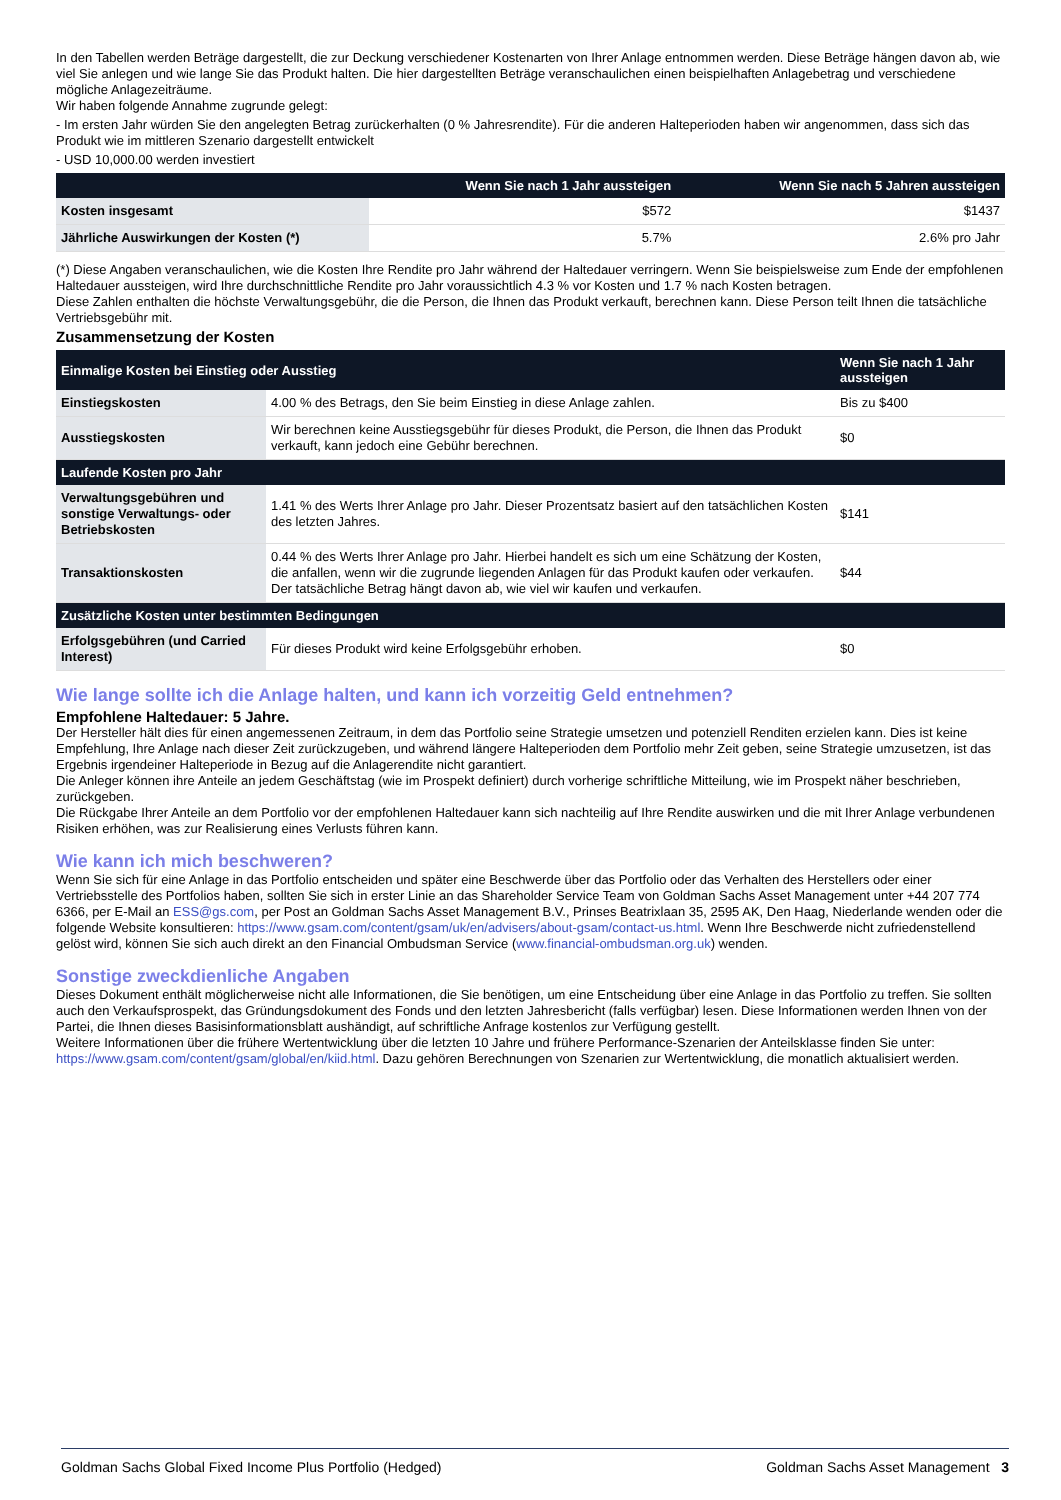In den Tabellen werden Beträge dargestellt, die zur Deckung verschiedener Kostenarten von Ihrer Anlage entnommen werden. Diese Beträge hängen davon ab, wie viel Sie anlegen und wie lange Sie das Produkt halten. Die hier dargestellten Beträge veranschaulichen einen beispielhaften Anlagebetrag und verschiedene mögliche Anlagezeiträume.
Wir haben folgende Annahme zugrunde gelegt:
- Im ersten Jahr würden Sie den angelegten Betrag zurückerhalten (0 % Jahresrendite). Für die anderen Halteperioden haben wir angenommen, dass sich das Produkt wie im mittleren Szenario dargestellt entwickelt
- USD 10,000.00 werden investiert
| | Wenn Sie nach 1 Jahr aussteigen | Wenn Sie nach 5 Jahren aussteigen |
| --- | --- | --- |
| Kosten insgesamt | $572 | $1437 |
| Jährliche Auswirkungen der Kosten (*) | 5.7% | 2.6% pro Jahr |
(*) Diese Angaben veranschaulichen, wie die Kosten Ihre Rendite pro Jahr während der Haltedauer verringern. Wenn Sie beispielsweise zum Ende der empfohlenen Haltedauer aussteigen, wird Ihre durchschnittliche Rendite pro Jahr voraussichtlich 4.3 % vor Kosten und 1.7 % nach Kosten betragen.
Diese Zahlen enthalten die höchste Verwaltungsgebühr, die die Person, die Ihnen das Produkt verkauft, berechnen kann. Diese Person teilt Ihnen die tatsächliche Vertriebsgebühr mit.
Zusammensetzung der Kosten
| Einmalige Kosten bei Einstieg oder Ausstieg | | Wenn Sie nach 1 Jahr aussteigen |
| --- | --- | --- |
| Einstiegskosten | 4.00 % des Betrags, den Sie beim Einstieg in diese Anlage zahlen. | Bis zu $400 |
| Ausstiegskosten | Wir berechnen keine Ausstiegsgebühr für dieses Produkt, die Person, die Ihnen das Produkt verkauft, kann jedoch eine Gebühr berechnen. | $0 |
| Laufende Kosten pro Jahr | | |
| Verwaltungsgebühren und sonstige Verwaltungs- oder Betriebskosten | 1.41 % des Werts Ihrer Anlage pro Jahr. Dieser Prozentsatz basiert auf den tatsächlichen Kosten des letzten Jahres. | $141 |
| Transaktionskosten | 0.44 % des Werts Ihrer Anlage pro Jahr. Hierbei handelt es sich um eine Schätzung der Kosten, die anfallen, wenn wir die zugrunde liegenden Anlagen für das Produkt kaufen oder verkaufen. Der tatsächliche Betrag hängt davon ab, wie viel wir kaufen und verkaufen. | $44 |
| Zusätzliche Kosten unter bestimmten Bedingungen | | |
| Erfolgsgebühren (und Carried Interest) | Für dieses Produkt wird keine Erfolgsgebühr erhoben. | $0 |
Wie lange sollte ich die Anlage halten, und kann ich vorzeitig Geld entnehmen?
Empfohlene Haltedauer: 5 Jahre.
Der Hersteller hält dies für einen angemessenen Zeitraum, in dem das Portfolio seine Strategie umsetzen und potenziell Renditen erzielen kann. Dies ist keine Empfehlung, Ihre Anlage nach dieser Zeit zurückzugeben, und während längere Halteperioden dem Portfolio mehr Zeit geben, seine Strategie umzusetzen, ist das Ergebnis irgendeiner Halteperiode in Bezug auf die Anlagerendite nicht garantiert.
Die Anleger können ihre Anteile an jedem Geschäftstag (wie im Prospekt definiert) durch vorherige schriftliche Mitteilung, wie im Prospekt näher beschrieben, zurückgeben.
Die Rückgabe Ihrer Anteile an dem Portfolio vor der empfohlenen Haltedauer kann sich nachteilig auf Ihre Rendite auswirken und die mit Ihrer Anlage verbundenen Risiken erhöhen, was zur Realisierung eines Verlusts führen kann.
Wie kann ich mich beschweren?
Wenn Sie sich für eine Anlage in das Portfolio entscheiden und später eine Beschwerde über das Portfolio oder das Verhalten des Herstellers oder einer Vertriebsstelle des Portfolios haben, sollten Sie sich in erster Linie an das Shareholder Service Team von Goldman Sachs Asset Management unter +44 207 774 6366, per E-Mail an ESS@gs.com, per Post an Goldman Sachs Asset Management B.V., Prinses Beatrixlaan 35, 2595 AK, Den Haag, Niederlande wenden oder die folgende Website konsultieren: https://www.gsam.com/content/gsam/uk/en/advisers/about-gsam/contact-us.html. Wenn Ihre Beschwerde nicht zufriedenstellend gelöst wird, können Sie sich auch direkt an den Financial Ombudsman Service (www.financial-ombudsman.org.uk) wenden.
Sonstige zweckdienliche Angaben
Dieses Dokument enthält möglicherweise nicht alle Informationen, die Sie benötigen, um eine Entscheidung über eine Anlage in das Portfolio zu treffen. Sie sollten auch den Verkaufsprospekt, das Gründungsdokument des Fonds und den letzten Jahresbericht (falls verfügbar) lesen. Diese Informationen werden Ihnen von der Partei, die Ihnen dieses Basisinformationsblatt aushändigt, auf schriftliche Anfrage kostenlos zur Verfügung gestellt.
Weitere Informationen über die frühere Wertentwicklung über die letzten 10 Jahre und frühere Performance-Szenarien der Anteilsklasse finden Sie unter:
https://www.gsam.com/content/gsam/global/en/kiid.html. Dazu gehören Berechnungen von Szenarien zur Wertentwicklung, die monatlich aktualisiert werden.
Goldman Sachs Global Fixed Income Plus Portfolio (Hedged) Goldman Sachs Asset Management 3